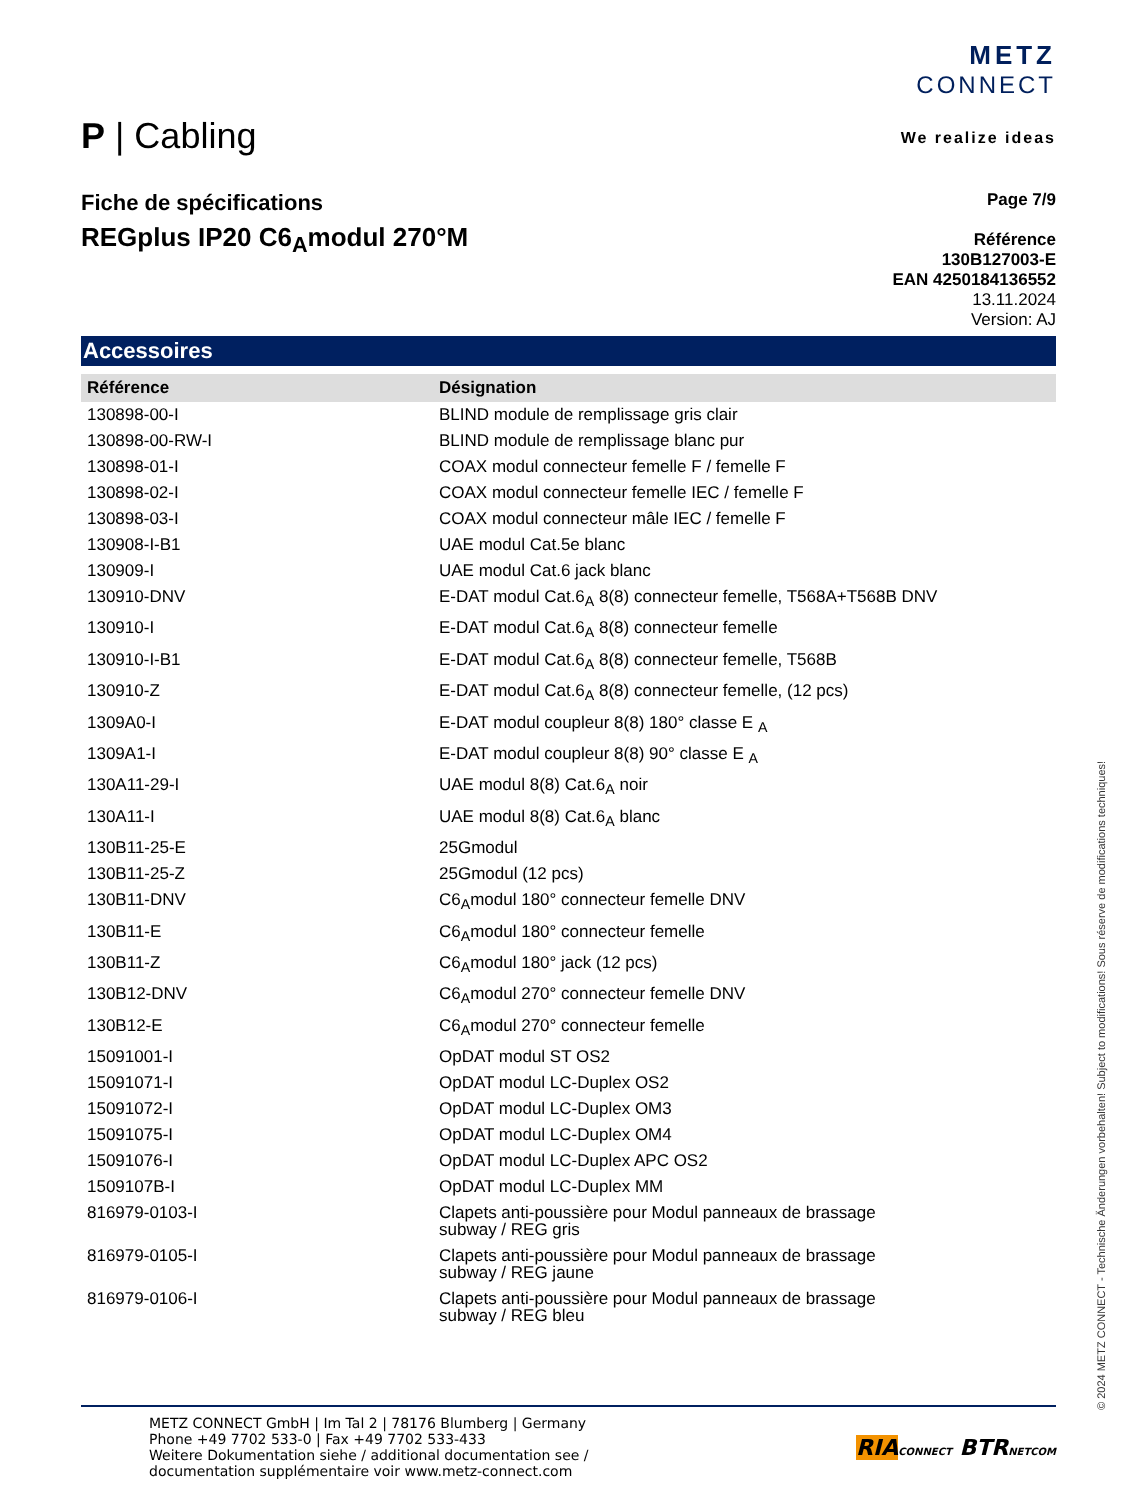P | Cabling
METZ
CONNECT
We realize ideas
Fiche de spécifications
REGplus IP20 C6<sub>A</sub>modul 270°M
Page 7/9
Référence
130B127003-E
EAN 4250184136552
13.11.2024
Version: AJ
Accessoires
| Référence | Désignation |
| --- | --- |
| 130898-00-I | BLIND module de remplissage gris clair |
| 130898-00-RW-I | BLIND module de remplissage blanc pur |
| 130898-01-I | COAX modul connecteur femelle F / femelle F |
| 130898-02-I | COAX modul connecteur femelle IEC / femelle F |
| 130898-03-I | COAX modul connecteur mâle IEC / femelle F |
| 130908-I-B1 | UAE modul Cat.5e blanc |
| 130909-I | UAE modul Cat.6 jack blanc |
| 130910-DNV | E-DAT modul Cat.6<sub>A</sub> 8(8) connecteur femelle, T568A+T568B DNV |
| 130910-I | E-DAT modul Cat.6<sub>A</sub> 8(8) connecteur femelle |
| 130910-I-B1 | E-DAT modul Cat.6<sub>A</sub> 8(8) connecteur femelle, T568B |
| 130910-Z | E-DAT modul Cat.6<sub>A</sub> 8(8) connecteur femelle, (12 pcs) |
| 1309A0-I | E-DAT modul coupleur 8(8) 180° classe E <sub>A</sub> |
| 1309A1-I | E-DAT modul coupleur 8(8) 90° classe E <sub>A</sub> |
| 130A11-29-I | UAE modul 8(8) Cat.6<sub>A</sub> noir |
| 130A11-I | UAE modul 8(8) Cat.6<sub>A</sub> blanc |
| 130B11-25-E | 25Gmodul |
| 130B11-25-Z | 25Gmodul (12 pcs) |
| 130B11-DNV | C6<sub>A</sub>modul 180° connecteur femelle DNV |
| 130B11-E | C6<sub>A</sub>modul 180° connecteur femelle |
| 130B11-Z | C6<sub>A</sub>modul 180° jack (12 pcs) |
| 130B12-DNV | C6<sub>A</sub>modul 270° connecteur femelle DNV |
| 130B12-E | C6<sub>A</sub>modul 270° connecteur femelle |
| 15091001-I | OpDAT modul ST OS2 |
| 15091071-I | OpDAT modul LC-Duplex OS2 |
| 15091072-I | OpDAT modul LC-Duplex OM3 |
| 15091075-I | OpDAT modul LC-Duplex OM4 |
| 15091076-I | OpDAT modul LC-Duplex APC OS2 |
| 1509107B-I | OpDAT modul LC-Duplex MM |
| 816979-0103-I | Clapets anti-poussière pour Modul panneaux de brassage subway / REG gris |
| 816979-0105-I | Clapets anti-poussière pour Modul panneaux de brassage subway / REG jaune |
| 816979-0106-I | Clapets anti-poussière pour Modul panneaux de brassage subway / REG bleu |
METZ CONNECT GmbH | Im Tal 2 | 78176 Blumberg | Germany
Phone +49 7702 533-0 | Fax +49 7702 533-433
Weitere Dokumentation siehe / additional documentation see /
documentation supplémentaire voir www.metz-connect.com
RIA CONNECT BTR NETCOM
© 2024 METZ CONNECT - Technische Änderungen vorbehalten! Subject to modifications! Sous réserve de modifications techniques!